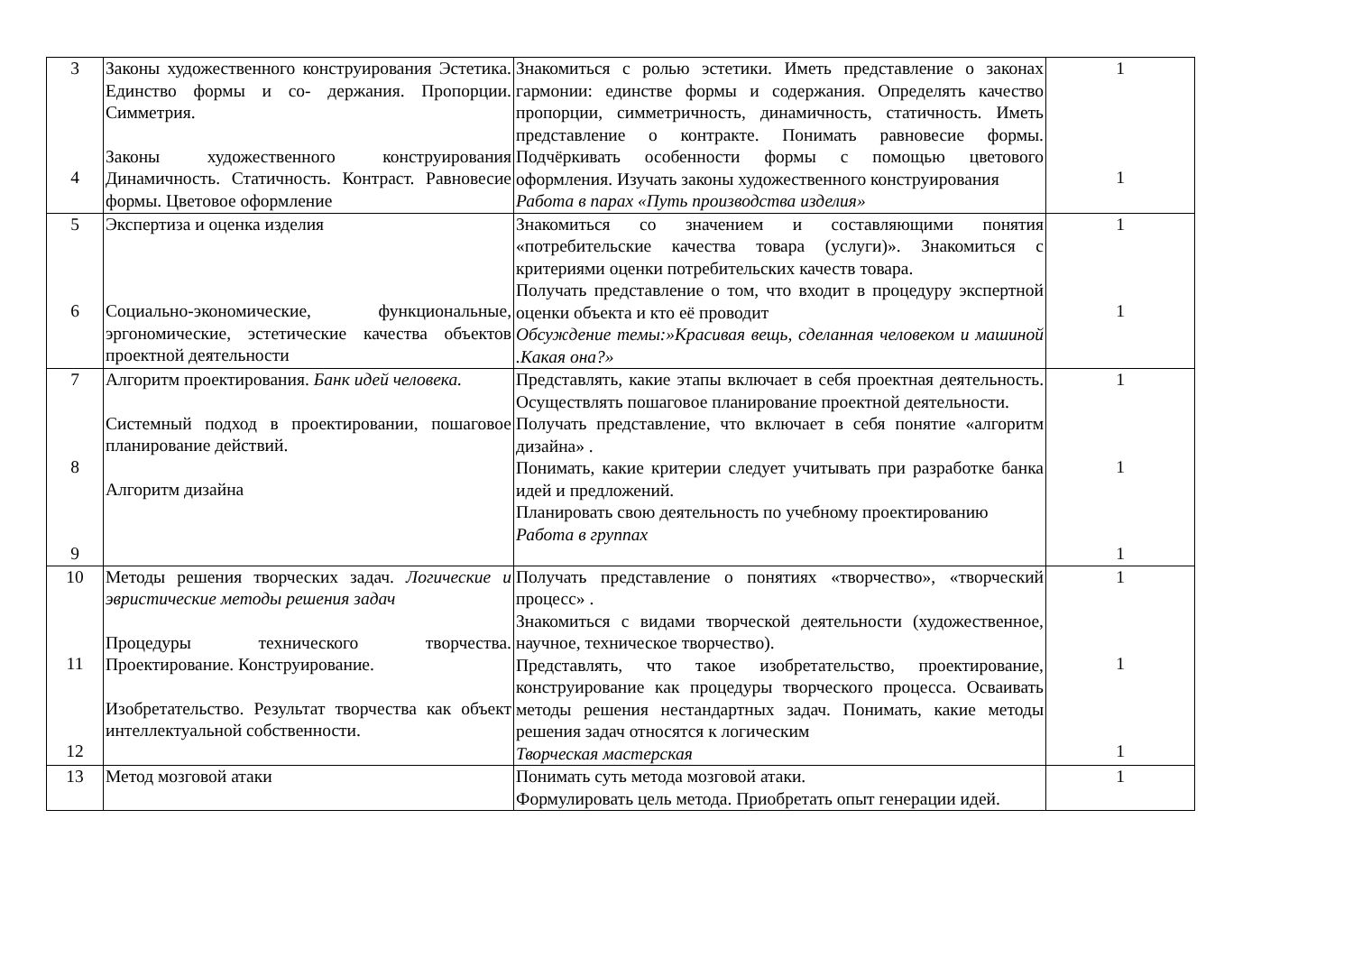| 3 4 | Законы художественного конструирования Эстетика. Единство формы и со- держания. Пропорции. Симметрия. Законы художественного конструирования Динамичность. Статичность. Контраст. Равновесие формы. Цветовое оформление | Знакомиться с ролью эстетики. Иметь представление о законах гармонии: единстве формы и содержания. Определять качество пропорции, симметричность, динамичность, статичность. Иметь представление о контракте. Понимать равновесие формы. Подчёркивать особенности формы с помощью цветового оформления. Изучать законы художественного конструирования Работа в парах «Путь производства изделия» | 1 1 |
| 5 6 | Экспертиза и оценка изделия Социально-экономические, функциональные, эргономические, эстетические качества объектов проектной деятельности | Знакомиться со значением и составляющими понятия «потребительские качества товара (услуги)». Знакомиться с критериями оценки потребительских качеств товара. Получать представление о том, что входит в процедуру экспертной оценки объекта и кто её проводит Обсуждение темы:»Красивая вещь, сделанная человеком и машиной .Какая она?» | 1 1 |
| 7 8 9 | Алгоритм проектирования. Банк идей человека. Системный подход в проектировании, пошаговое планирование действий. Алгоритм дизайна | Представлять, какие этапы включает в себя проектная деятельность. Осуществлять пошаговое планирование проектной деятельности. Получать представление, что включает в себя понятие «алгоритм дизайна» . Понимать, какие критерии следует учитывать при разработке банка идей и предложений. Планировать свою деятельность по учебному проектированию Работа в группах | 1 1 1 |
| 10 11 12 | Методы решения творческих задач. Логические и эвристические методы решения задач Процедуры технического творчества. Проектирование. Конструирование. Изобретательство. Результат творчества как объект интеллектуальной собственности. | Получать представление о понятиях «творчество», «творческий процесс» . Знакомиться с видами творческой деятельности (художественное, научное, техническое творчество). Представлять, что такое изобретательство, проектирование, конструирование как процедуры творческого процесса. Осваивать методы решения нестандартных задач. Понимать, какие методы решения задач относятся к логическим Творческая мастерская | 1 1 1 |
| 13 | Метод мозговой атаки | Понимать суть метода мозговой атаки. Формулировать цель метода. Приобретать опыт генерации идей. | 1 |